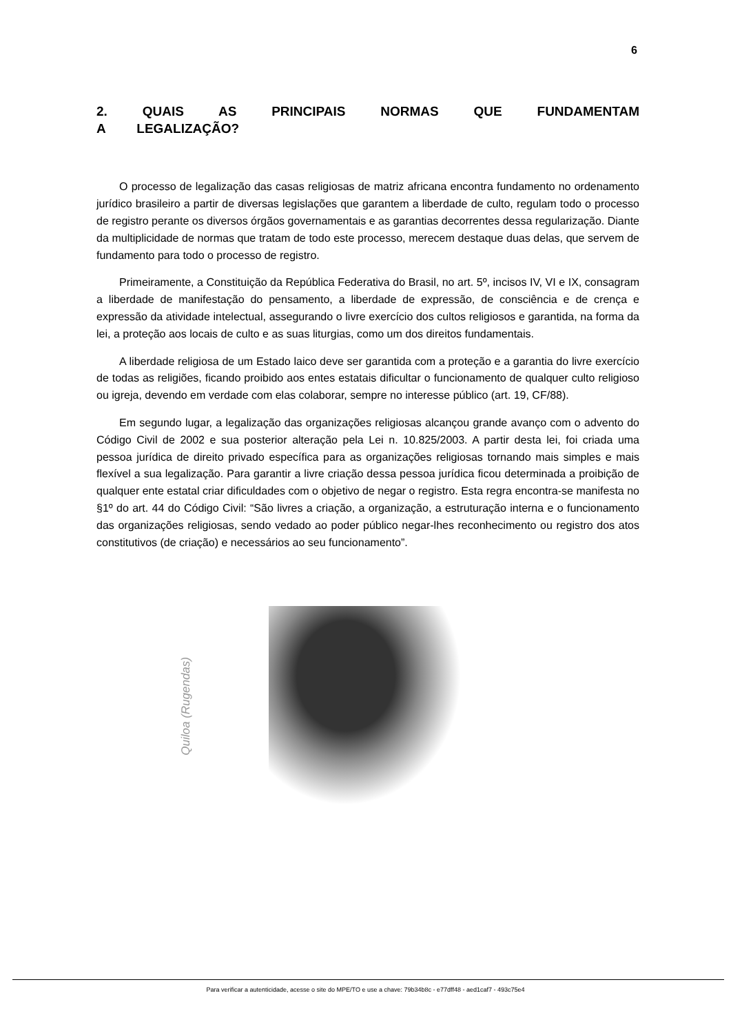6
2. QUAIS AS PRINCIPAIS NORMAS QUE FUNDAMENTAM A LEGALIZAÇÃO?
O processo de legalização das casas religiosas de matriz africana encontra fundamento no ordenamento jurídico brasileiro a partir de diversas legislações que garantem a liberdade de culto, regulam todo o processo de registro perante os diversos órgãos governamentais e as garantias decorrentes dessa regularização. Diante da multiplicidade de normas que tratam de todo este processo, merecem destaque duas delas, que servem de fundamento para todo o processo de registro.
Primeiramente, a Constituição da República Federativa do Brasil, no art. 5º, incisos IV, VI e IX, consagram a liberdade de manifestação do pensamento, a liberdade de expressão, de consciência e de crença e expressão da atividade intelectual, assegurando o livre exercício dos cultos religiosos e garantida, na forma da lei, a proteção aos locais de culto e as suas liturgias, como um dos direitos fundamentais.
A liberdade religiosa de um Estado laico deve ser garantida com a proteção e a garantia do livre exercício de todas as religiões, ficando proibido aos entes estatais dificultar o funcionamento de qualquer culto religioso ou igreja, devendo em verdade com elas colaborar, sempre no interesse público (art. 19, CF/88).
Em segundo lugar, a legalização das organizações religiosas alcançou grande avanço com o advento do Código Civil de 2002 e sua posterior alteração pela Lei n. 10.825/2003. A partir desta lei, foi criada uma pessoa jurídica de direito privado específica para as organizações religiosas tornando mais simples e mais flexível a sua legalização. Para garantir a livre criação dessa pessoa jurídica ficou determinada a proibição de qualquer ente estatal criar dificuldades com o objetivo de negar o registro. Esta regra encontra-se manifesta no §1º do art. 44 do Código Civil: “São livres a criação, a organização, a estruturação interna e o funcionamento das organizações religiosas, sendo vedado ao poder público negar-lhes reconhecimento ou registro dos atos constitutivos (de criação) e necessários ao seu funcionamento”.
Quiloa (Rugendas)
Para verificar a autenticidade, acesse o site do MPE/TO e use a chave: 79b34b8c - e77dff48 - aed1caf7 - 493c75e4